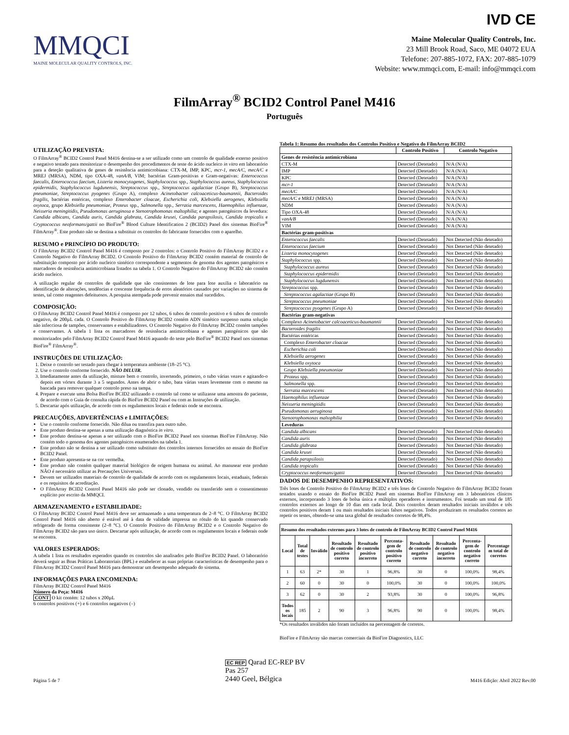MMQCI
MAINE MOLECULAR QUALITY CONTROLS, INC.
IVD CE
Maine Molecular Quality Controls, Inc.
23 Mill Brook Road, Saco, ME 04072 EUA
Telefone: 207-885-1072, FAX: 207-885-1079
Website: www.mmqci.com, E-mail: info@mmqci.com
FilmArray<sup>®</sup> BCID2 Control Panel M416
Português
UTILIZAÇÃO PREVISTA:
O FilmArray<sup>®</sup> BCID2 Control Panel M416 destina-se a ser utilizado como um controlo de qualidade externo positivo e negativo testado para monitorizar o desempenho dos procedimentos de teste do ácido nucleico in vitro em laboratório para a deteção qualitativa de genes de resistência antimicrobiana: CTX-M, IMP, KPC, mcr-1, mecA/C, mecA/C e MREJ (MRSA), NDM, tipo OXA-48, vanA/B, VIM; bactérias Gram-positivas e Gram-negativas: Enterococcus faecalis, Enterococcus faecium, Listeria monocytogenes, Staphylococcus spp., Staphylococcus aureus, Staphylococcus epidermidis, Staphylococcus lugdunensis, Streptococcus spp., Streptococcus agalactiae (Grupo B), Streptococcus pneumoniae, Streptococcus pyogenes (Grupo A), complexo Acinetobacter calcoaceticus-baumannii, Bacteroides fragilis, bactérias entéricas, complexo Enterobacter cloacae, Escherichia coli, Klebsiella aerogenes, Klebsiella oxytoca, grupo Klebsiella pneumoniae, Proteus spp., Salmonella spp., Serratia marcescens, Haemophilus influenzae, Neisseria meningitidis, Pseudomonas aeruginosa e Stenotrophomonas maltophilia; e agentes patogénicos da levedura: Candida albicans, Candida auris, Candida glabrata, Candida krusei, Candida parapsilosis, Candida tropicalis e Cryptococcus neoformans/gattii no BioFire<sup>®</sup> Blood Culture Identification 2 (BCID2) Panel dos sistemas BioFire<sup>®</sup> FilmArray<sup>®</sup>. Este produto não se destina a substituir os controlos do fabricante fornecidos com o aparelho.
RESUMO e PRINCÍPIO DO PRODUTO:
O FilmArray BCID2 Control Panel M416 é composto por 2 controlos: o Controlo Positivo do FilmArray BCID2 e o Controlo Negativo do FilmArray BCID2. O Controlo Positivo do FilmArray BCID2 contém material de controlo de substituição composto por ácido nucleico sintético correspondente a segmentos de genoma dos agentes patogénicos e marcadores de resistência antimicrobiana listados na tabela 1. O Controlo Negativo do FilmArray BCID2 não contém ácido nucleico.
A utilização regular de controlos de qualidade que são consistentes de lote para lote auxilia o laboratório na identificação de alterações, tendências e crescente frequência de erros aleatórios causados por variações no sistema de testes, tal como reagentes defeituosos. A pesquisa atempada pode prevenir ensaios mal sucedidos.
COMPOSIÇÃO:
O FilmArray BCID2 Control Panel M416 é composto por 12 tubos, 6 tubos de controlo positivo e 6 tubos de controlo negativo, de 200µL cada. O Controlo Positivo do FilmArray BCID2 contém ADN sintético suspenso numa solução não infecciosa de tampões, conservantes e estabilizadores. O Controlo Negativo do FilmArray BCID2 contém tampões e conservantes. A tabela 1 lista os marcadores de resistência antimicrobiana e agentes patogénicos que são monitorizados pelo FilmArray BCID2 Control Panel M416 aquando do teste pelo BioFire<sup>®</sup> BCID2 Panel nos sistemas BioFire<sup>®</sup> FilmArray<sup>®</sup>.
INSTRUÇÕES DE UTILIZAÇÃO:
1. Deixe o controlo ser testado para chegar à temperatura ambiente (18–25 °C).
2. Use o controlo conforme fornecido. NÃO DILUIR.
3. Imediatamente antes da utilização, misture bem o controlo, invertendo, primeiro, o tubo várias vezes e agitando-o depois em vórtex durante 3 a 5 segundos. Antes de abrir o tubo, bata várias vezes levemente com o mesmo na bancada para remover qualquer controlo preso na tampa.
4. Prepare e execute uma Bolsa BioFire BCID2 utilizando o controlo tal como se utilizasse uma amostra do paciente, de acordo com o Guia de consulta rápida do BioFire BCID2 Panel ou com as Instruções de utilização.
5. Descartar após utilização, de acordo com os regulamentos locais e federais onde se encontra.
PRECAUÇÕES, ADVERTÊNCIAS e LIMITAÇÕES:
Use o controlo conforme fornecido. Não dilua ou transfira para outro tubo.
Este produto destina-se apenas a uma utilização diagnóstica in vitro.
Este produto destina-se apenas a ser utilizado com o BioFire BCID2 Panel nos sistemas BioFire FilmArray. Não contém todo o genoma dos agentes patogénicos enumerados na tabela 1.
Este produto não se destina a ser utilizado como substituto dos controlos internos fornecidos no ensaio do BioFire BCID2 Panel.
Este produto apresenta-se na cor vermelha.
Este produto não contém qualquer material biológico de origem humana ou animal. Ao manusear este produto NÃO é necessário utilizar as Precauções Universais.
Devem ser utilizados materiais de controlo de qualidade de acordo com os regulamentos locais, estaduais, federais e os requisitos de acreditação.
O FilmArray BCID2 Control Panel M416 não pode ser clonado, vendido ou transferido sem o consentimento explícito por escrito da MMQCI.
ARMAZENAMENTO e ESTABILIDADE:
O FilmArray BCID2 Control Panel M416 deve ser armazenado a uma temperatura de 2–8 °C. O FilmArray BCID2 Control Panel M416 não aberto é estável até à data de validade impressa no rótulo do kit quando conservado refrigerado de forma consistente (2–8 °C). O Controlo Positivo do FilmArray BCID2 e o Controlo Negativo do FilmArray BCID2 são para uso único. Descartar após utilização, de acordo com os regulamentos locais e federais onde se encontra.
VALORES ESPERADOS:
A tabela 1 lista os resultados esperados quando os controlos são analisados pelo BioFire BCID2 Panel. O laboratório deverá seguir as Boas Práticas Laboratoriais (BPL) e estabelecer as suas próprias características de desempenho para o FilmArray BCID2 Control Panel M416 para demonstrar um desempenho adequado do sistema.
INFORMAÇÕES PARA ENCOMENDA:
FilmArray BCID2 Control Panel M416
Número da Peça: M416
CONT O kit contém: 12 tubos x 200µL
6 controlos positivos (+) e 6 controlos negativos (–)
Tabela 1: Resumo dos resultados dos Controlos Positivo e Negativo do FilmArray BCID2
| | Controlo Positivo | Controlo Negativo |
| --- | --- | --- |
| Genes de resistência antimicrobiana | | |
| CTX-M | Detected (Detetado) | N/A (N/A) |
| IMP | Detected (Detetado) | N/A (N/A) |
| KPC | Detected (Detetado) | N/A (N/A) |
| mcr-1 | Detected (Detetado) | N/A (N/A) |
| mecA/C | Detected (Detetado) | N/A (N/A) |
| mecA/C e MREJ (MRSA) | Detected (Detetado) | N/A (N/A) |
| NDM | Detected (Detetado) | N/A (N/A) |
| Tipo OXA-48 | Detected (Detetado) | N/A (N/A) |
| vanA/B | Detected (Detetado) | N/A (N/A) |
| VIM | Detected (Detetado) | N/A (N/A) |
| Bactérias gram-positivas | | |
| Enterococcus faecalis | Detected (Detetado) | Not Detected (Não detetado) |
| Enterococcus faecium | Detected (Detetado) | Not Detected (Não detetado) |
| Listeria monocytogenes | Detected (Detetado) | Not Detected (Não detetado) |
| Staphylococcus spp. | Detected (Detetado) | Not Detected (Não detetado) |
| Staphylococcus aureus | Detected (Detetado) | Not Detected (Não detetado) |
| Staphylococcus epidermidis | Detected (Detetado) | Not Detected (Não detetado) |
| Staphylococcus lugdunensis | Detected (Detetado) | Not Detected (Não detetado) |
| Streptococcus spp. | Detected (Detetado) | Not Detected (Não detetado) |
| Streptococcus agalactiae (Grupo B) | Detected (Detetado) | Not Detected (Não detetado) |
| Streptococcus pneumoniae | Detected (Detetado) | Not Detected (Não detetado) |
| Streptococcus pyogenes (Grupo A) | Detected (Detetado) | Not Detected (Não detetado) |
| Bactérias gram-negativas | | |
| Complexo Acinetobacter calcoaceticus-baumannii | Detected (Detetado) | Not Detected (Não detetado) |
| Bacteroides fragilis | Detected (Detetado) | Not Detected (Não detetado) |
| Bactérias entéricas | Detected (Detetado) | Not Detected (Não detetado) |
| Complexo Enterobacter cloacae | Detected (Detetado) | Not Detected (Não detetado) |
| Escherichia coli | Detected (Detetado) | Not Detected (Não detetado) |
| Klebsiella aerogenes | Detected (Detetado) | Not Detected (Não detetado) |
| Klebsiella oxytoca | Detected (Detetado) | Not Detected (Não detetado) |
| Grupo Klebsiella pneumoniae | Detected (Detetado) | Not Detected (Não detetado) |
| Proteus spp. | Detected (Detetado) | Not Detected (Não detetado) |
| Salmonella spp. | Detected (Detetado) | Not Detected (Não detetado) |
| Serratia marcescens | Detected (Detetado) | Not Detected (Não detetado) |
| Haemophilus influenzae | Detected (Detetado) | Not Detected (Não detetado) |
| Neisseria meningitidis | Detected (Detetado) | Not Detected (Não detetado) |
| Pseudomonas aeruginosa | Detected (Detetado) | Not Detected (Não detetado) |
| Stenotrophomonas maltophilia | Detected (Detetado) | Not Detected (Não detetado) |
| Leveduras | | |
| Candida albicans | Detected (Detetado) | Not Detected (Não detetado) |
| Candida auris | Detected (Detetado) | Not Detected (Não detetado) |
| Candida glabrata | Detected (Detetado) | Not Detected (Não detetado) |
| Candida krusei | Detected (Detetado) | Not Detected (Não detetado) |
| Candida parapsilosis | Detected (Detetado) | Not Detected (Não detetado) |
| Candida tropicalis | Detected (Detetado) | Not Detected (Não detetado) |
| Cryptococcus neoformans/gattii | Detected (Detetado) | Not Detected (Não detetado) |
DADOS DE DESEMPENHO REPRESENTATIVOS:
Três lotes de Controlo Positivo do FilmArray BCID2 e três lotes de Controlo Negativo do FilmArray BCID2 foram testados usando o ensaio do BioFire BCID2 Panel em sistemas BioFire FilmArray em 3 laboratórios clínicos externos, incorporando 3 lotes de bolsa única e múltiplos operadores e instrumentos. Foi testado um total de 185 controlos externos ao longo de 10 dias em cada local. Dois controlos deram resultados iniciais inválidos e três controlos positivos deram 1 ou mais resultados iniciais falsos negativos. Todos produziram os resultados corretos ao repetir os testes, obtendo-se uma taxa global de resultados corretos de 98,4%.
| Resumo dos resultados externos para 3 lotes de controlo de FilmArray BCID2 Control Panel M416 | | | | | | | | | |
| --- | --- | --- | --- | --- | --- | --- | --- | --- | --- |
| Local | Total de testes | Inválido | Resultado de controlo positivo correto | Resultado de controlo positivo incorreto | Percenta-gem de controlo positivo correto | Resultado de controlo negativo correto | Resultado de controlo negativo incorreto | Percenta-gem de controlo negativo correto | Percentage m total de corretos |
| 1 | 63 | 2* | 30 | 1 | 96,8% | 30 | 0 | 100,0% | 98,4% |
| 2 | 60 | 0 | 30 | 0 | 100,0% | 30 | 0 | 100,0% | 100,0% |
| 3 | 62 | 0 | 30 | 2 | 93,8% | 30 | 0 | 100,0% | 96,8% |
| Todos os locais | 185 | 2 | 90 | 3 | 96,8% | 90 | 0 | 100,0% | 98,4% |
*Os resultados inválidos não foram incluídos na percentagem de corretos.
BioFire e FilmArray são marcas comerciais da BioFire Diagnostics, LLC
Página 5 de 7 EC REP Qarad EC-REP BV
Pas 257
2440 Geel, Bélgica M416 Edição: Abril 2022 Rev.00